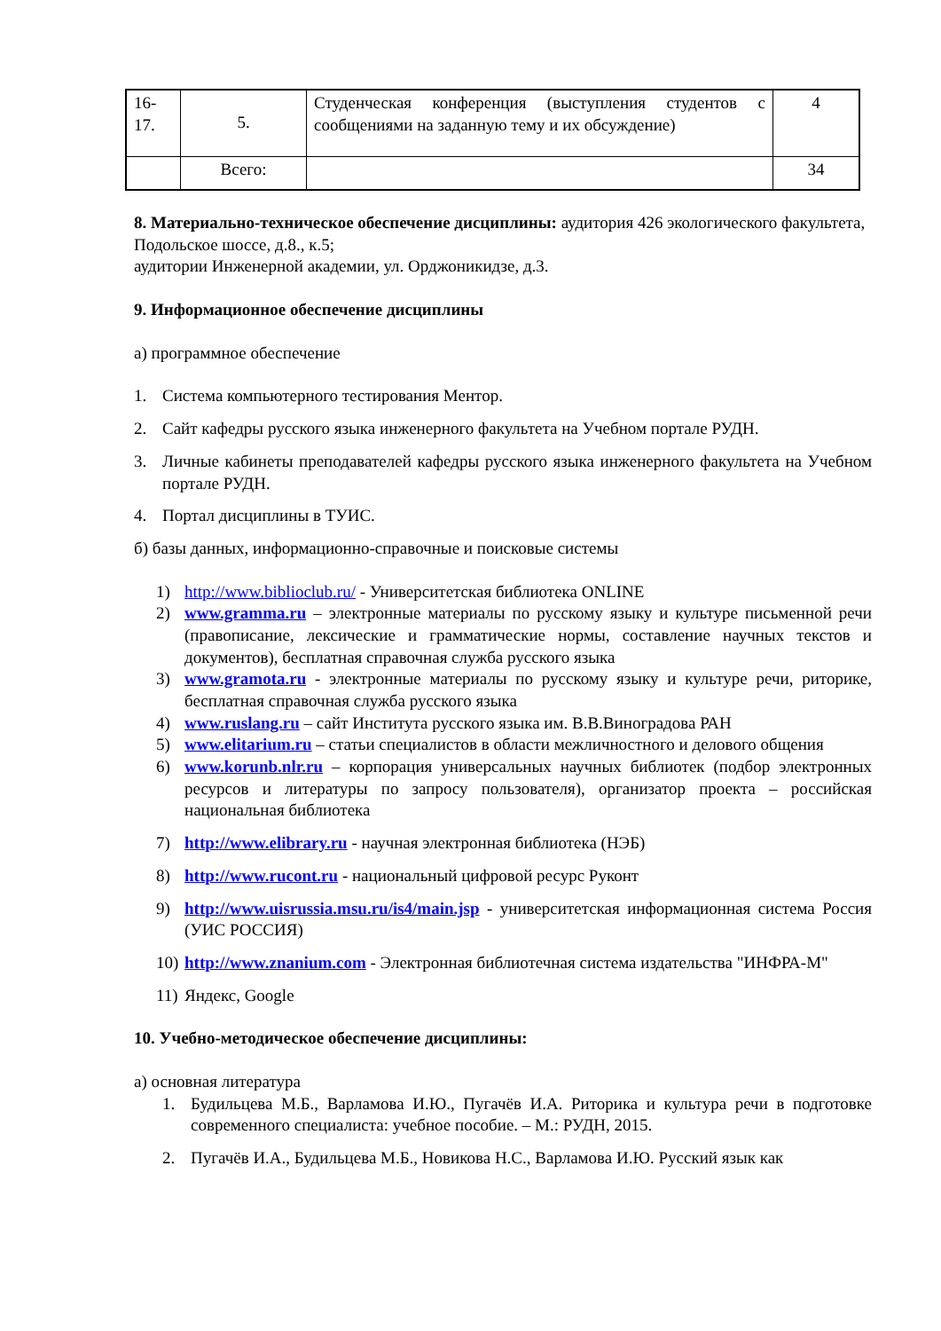| 16- 17. | 5. | Студенческая конференция (выступления студентов с сообщениями на заданную тему и их обсуждение) | 4 |
| | Всего: | | 34 |
8. Материально-техническое обеспечение дисциплины: аудитория 426 экологического факультета, Подольское шоссе, д.8., к.5;
аудитории Инженерной академии, ул. Орджоникидзе, д.3.
9. Информационное обеспечение дисциплины
а) программное обеспечение
1. Система компьютерного тестирования Ментор.
2. Сайт кафедры русского языка инженерного факультета на Учебном портале РУДН.
3. Личные кабинеты преподавателей кафедры русского языка инженерного факультета на Учебном портале РУДН.
4. Портал дисциплины в ТУИС.
б) базы данных, информационно-справочные и поисковые системы
1) http://www.biblioclub.ru/ - Университетская библиотека ONLINE
2) www.gramma.ru – электронные материалы по русскому языку и культуре письменной речи (правописание, лексические и грамматические нормы, составление научных текстов и документов), бесплатная справочная служба русского языка
3) www.gramota.ru - электронные материалы по русскому языку и культуре речи, риторике, бесплатная справочная служба русского языка
4) www.ruslang.ru – сайт Института русского языка им. В.В.Виноградова РАН
5) www.elitarium.ru – статьи специалистов в области межличностного и делового общения
6) www.korunb.nlr.ru – корпорация универсальных научных библиотек (подбор электронных ресурсов и литературы по запросу пользователя), организатор проекта – российская национальная библиотека
7) http://www.elibrary.ru - научная электронная библиотека (НЭБ)
8) http://www.rucont.ru - национальный цифровой ресурс Руконт
9) http://www.uisrussia.msu.ru/is4/main.jsp - университетская информационная система Россия (УИС РОССИЯ)
10) http://www.znanium.com - Электронная библиотечная система издательства "ИНФРА-М"
11) Яндекс, Google
10. Учебно-методическое обеспечение дисциплины:
а) основная литература
1. Будильцева М.Б., Варламова И.Ю., Пугачёв И.А. Риторика и культура речи в подготовке современного специалиста: учебное пособие. – М.: РУДН, 2015.
2. Пугачёв И.А., Будильцева М.Б., Новикова Н.С., Варламова И.Ю. Русский язык как